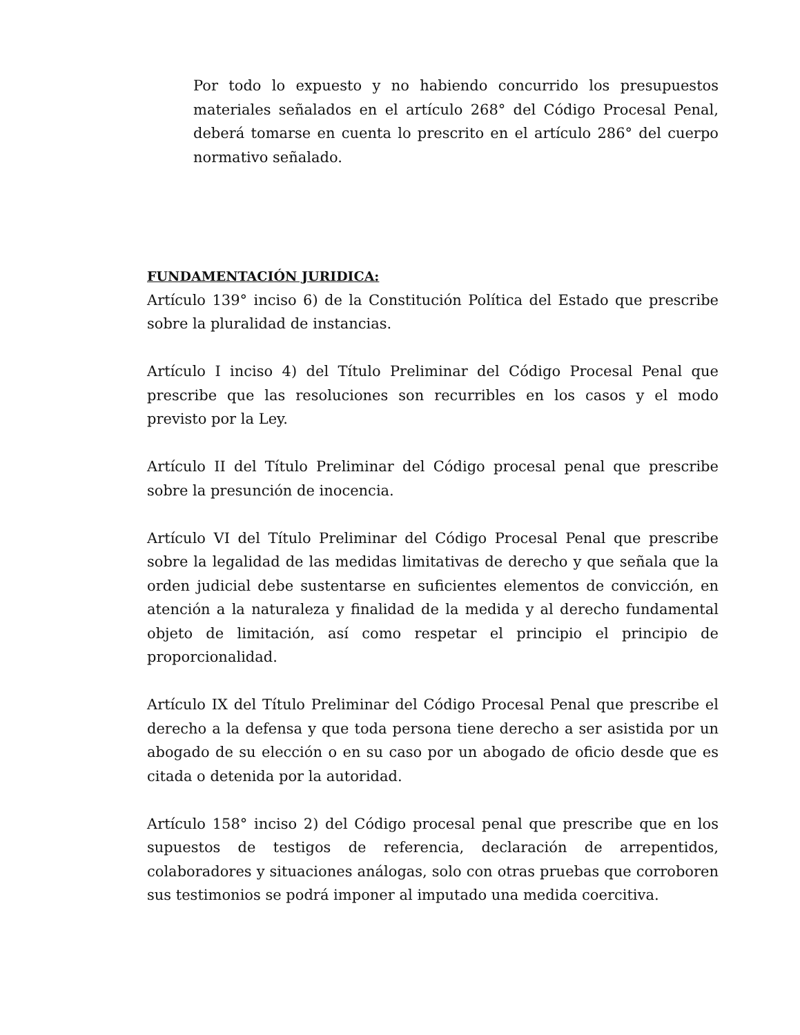Por todo lo expuesto y no habiendo concurrido los presupuestos materiales señalados en el artículo 268° del Código Procesal Penal, deberá tomarse en cuenta lo prescrito en el artículo 286° del cuerpo normativo señalado.
FUNDAMENTACIÓN JURIDICA:
Artículo 139° inciso 6) de la Constitución Política del Estado que prescribe sobre la pluralidad de instancias.
Artículo I inciso 4) del Título Preliminar del Código Procesal Penal que prescribe que las resoluciones son recurribles en los casos y el modo previsto por la Ley.
Artículo II del Título Preliminar del Código procesal penal que prescribe sobre la presunción de inocencia.
Artículo VI del Título Preliminar del Código Procesal Penal que prescribe sobre la legalidad de las medidas limitativas de derecho y que señala que la orden judicial debe sustentarse en suficientes elementos de convicción, en atención a la naturaleza y finalidad de la medida y al derecho fundamental objeto de limitación, así como respetar el principio el principio de proporcionalidad.
Artículo IX del Título Preliminar del Código Procesal Penal que prescribe el derecho a la defensa y que toda persona tiene derecho a ser asistida por un abogado de su elección o en su caso por un abogado de oficio desde que es citada o detenida por la autoridad.
Artículo 158° inciso 2) del Código procesal penal que prescribe que en los supuestos de testigos de referencia, declaración de arrepentidos, colaboradores y situaciones análogas, solo con otras pruebas que corroboren sus testimonios se podrá imponer al imputado una medida coercitiva.